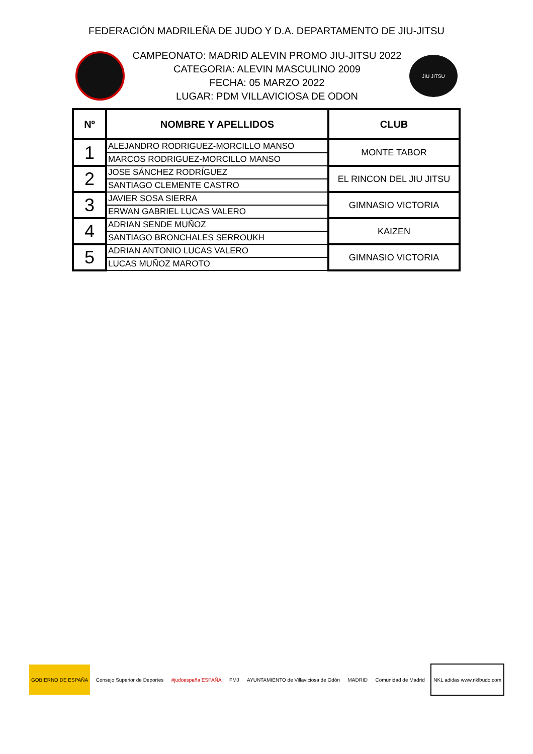FEDERACIÓN MADRILEÑA DE JUDO Y D.A. DEPARTAMENTO DE JIU-JITSU
CAMPEONATO: MADRID ALEVIN PROMO JIU-JITSU 2022
CATEGORIA: ALEVIN MASCULINO 2009
FECHA: 05 MARZO 2022
LUGAR: PDM VILLAVICIOSA DE ODON
JIU JITSU
| Nº | NOMBRE Y APELLIDOS | CLUB |
| --- | --- | --- |
| 1 | ALEJANDRO RODRIGUEZ-MORCILLO MANSO | MONTE TABOR |
| | MARCOS RODRIGUEZ-MORCILLO MANSO | |
| 2 | JOSE SÁNCHEZ RODRÍGUEZ | EL RINCON DEL JIU JITSU |
| | SANTIAGO CLEMENTE CASTRO | |
| 3 | JAVIER SOSA SIERRA | GIMNASIO VICTORIA |
| | ERWAN GABRIEL LUCAS VALERO | |
| 4 | ADRIAN SENDE MUÑOZ | KAIZEN |
| | SANTIAGO BRONCHALES SERROUKH | |
| 5 | ADRIAN ANTONIO LUCAS VALERO | GIMNASIO VICTORIA |
| | LUCAS MUÑOZ MAROTO | |
GOBIERNO DE ESPAÑA Consejo Superior de Deportes #judoespaña ESPAÑA FMJ
AYUNTAMIENTO de Villaviciosa de Odón
MADRID Comunidad de Madrid NKL adidas www.nklbudo.com